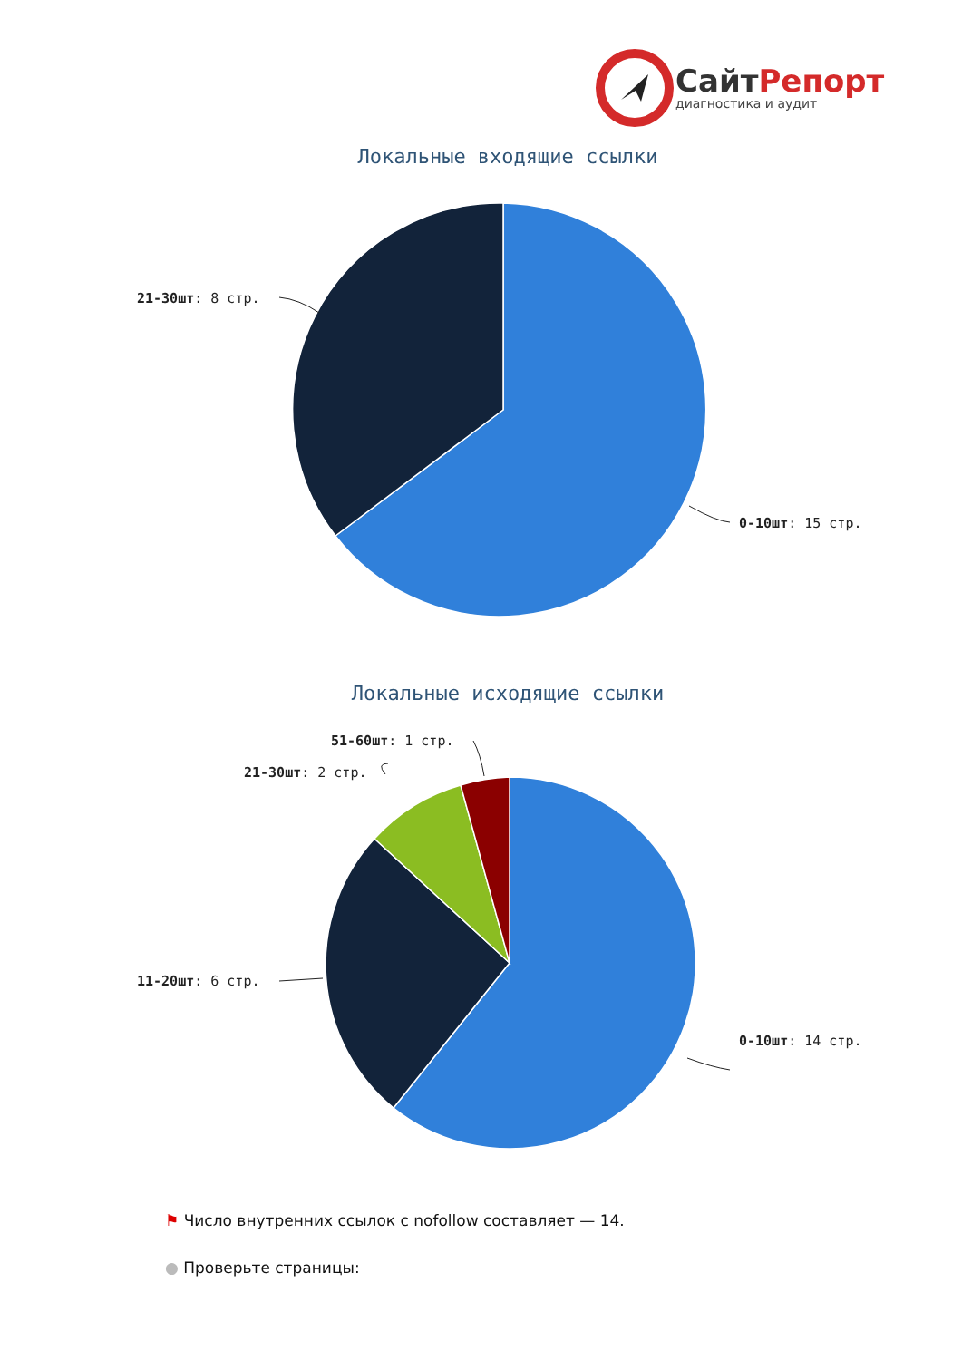СайтРепорт
диагностика и аудит
Локальные входящие ссылки
21-30шт: 8 стр.
0-10шт: 15 стр.
Локальные исходящие ссылки
51-60шт: 1 стр.
21-30шт: 2 стр.
11-20шт: 6 стр.
0-10шт: 14 стр.
⚑ Число внутренних ссылок с nofollow составляет — 14.
● Проверьте страницы: